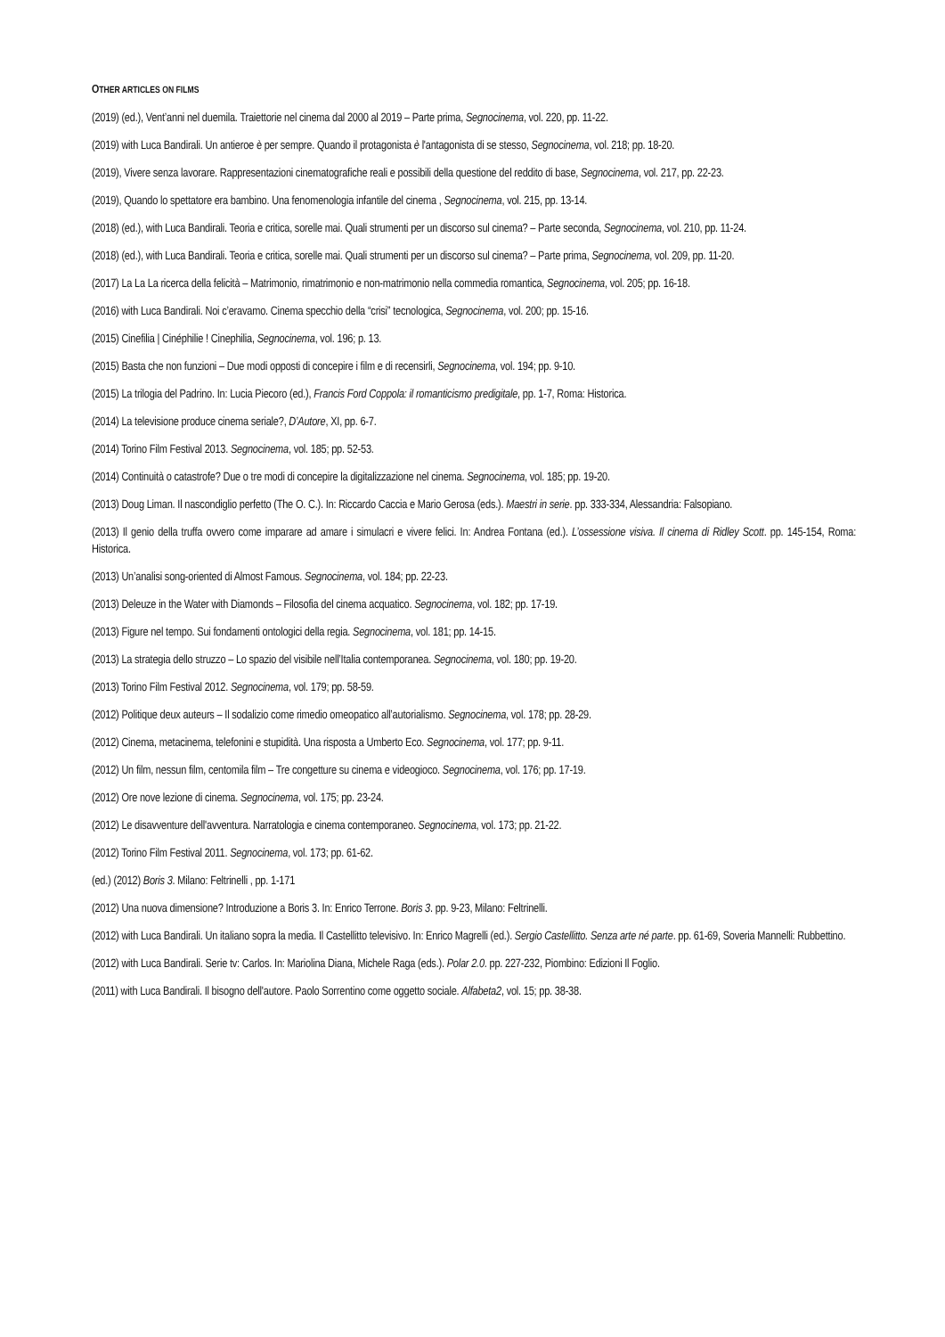OTHER ARTICLES ON FILMS
(2019) (ed.), Vent’anni nel duemila. Traiettorie nel cinema dal 2000 al 2019 – Parte prima, Segnocinema, vol. 220, pp. 11-22.
(2019) with Luca Bandirali. Un antieroe è per sempre. Quando il protagonista è l'antagonista di se stesso, Segnocinema, vol. 218; pp. 18-20.
(2019), Vivere senza lavorare. Rappresentazioni cinematografiche reali e possibili della questione del reddito di base, Segnocinema, vol. 217, pp. 22-23.
(2019), Quando lo spettatore era bambino. Una fenomenologia infantile del cinema , Segnocinema, vol. 215, pp. 13-14.
(2018) (ed.), with Luca Bandirali. Teoria e critica, sorelle mai. Quali strumenti per un discorso sul cinema? – Parte seconda, Segnocinema, vol. 210, pp. 11-24.
(2018) (ed.), with Luca Bandirali. Teoria e critica, sorelle mai. Quali strumenti per un discorso sul cinema? – Parte prima, Segnocinema, vol. 209, pp. 11-20.
(2017) La La La ricerca della felicità – Matrimonio, rimatrimonio e non-matrimonio nella commedia romantica, Segnocinema, vol. 205; pp. 16-18.
(2016) with Luca Bandirali. Noi c’eravamo. Cinema specchio della “crisi” tecnologica, Segnocinema, vol. 200; pp. 15-16.
(2015) Cinefilia | Cinéphilie ! Cinephilia, Segnocinema, vol. 196; p. 13.
(2015) Basta che non funzioni – Due modi opposti di concepire i film e di recensirli, Segnocinema, vol. 194; pp. 9-10.
(2015) La trilogia del Padrino. In: Lucia Piecoro (ed.), Francis Ford Coppola: il romanticismo predigitale, pp. 1-7, Roma: Historica.
(2014) La televisione produce cinema seriale?, D’Autore, XI, pp. 6-7.
(2014) Torino Film Festival 2013. Segnocinema, vol. 185; pp. 52-53.
(2014) Continuità o catastrofe? Due o tre modi di concepire la digitalizzazione nel cinema. Segnocinema, vol. 185; pp. 19-20.
(2013) Doug Liman. Il nascondiglio perfetto (The O. C.). In: Riccardo Caccia e Mario Gerosa (eds.). Maestri in serie. pp. 333-334, Alessandria: Falsopiano.
(2013) Il genio della truffa ovvero come imparare ad amare i simulacri e vivere felici. In: Andrea Fontana (ed.). L’ossessione visiva. Il cinema di Ridley Scott. pp. 145-154, Roma: Historica.
(2013) Un’analisi song-oriented di Almost Famous. Segnocinema, vol. 184; pp. 22-23.
(2013) Deleuze in the Water with Diamonds – Filosofia del cinema acquatico. Segnocinema, vol. 182; pp. 17-19.
(2013) Figure nel tempo. Sui fondamenti ontologici della regia. Segnocinema, vol. 181; pp. 14-15.
(2013) La strategia dello struzzo – Lo spazio del visibile nell’Italia contemporanea. Segnocinema, vol. 180; pp. 19-20.
(2013) Torino Film Festival 2012. Segnocinema, vol. 179; pp. 58-59.
(2012) Politique deux auteurs – Il sodalizio come rimedio omeopatico all’autorialismo. Segnocinema, vol. 178; pp. 28-29.
(2012) Cinema, metacinema, telefonini e stupidità. Una risposta a Umberto Eco. Segnocinema, vol. 177; pp. 9-11.
(2012) Un film, nessun film, centomila film – Tre congetture su cinema e videogioco. Segnocinema, vol. 176; pp. 17-19.
(2012) Ore nove lezione di cinema. Segnocinema, vol. 175; pp. 23-24.
(2012) Le disavventure dell'avventura. Narratologia e cinema contemporaneo. Segnocinema, vol. 173; pp. 21-22.
(2012) Torino Film Festival 2011. Segnocinema, vol. 173; pp. 61-62.
(ed.) (2012) Boris 3. Milano: Feltrinelli , pp. 1-171
(2012) Una nuova dimensione? Introduzione a Boris 3. In: Enrico Terrone. Boris 3. pp. 9-23, Milano: Feltrinelli.
(2012) with Luca Bandirali. Un italiano sopra la media. Il Castellitto televisivo. In: Enrico Magrelli (ed.). Sergio Castellitto. Senza arte né parte. pp. 61-69, Soveria Mannelli: Rubbettino.
(2012) with Luca Bandirali. Serie tv: Carlos. In: Mariolina Diana, Michele Raga (eds.). Polar 2.0. pp. 227-232, Piombino: Edizioni Il Foglio.
(2011) with Luca Bandirali. Il bisogno dell'autore. Paolo Sorrentino come oggetto sociale. Alfabeta2, vol. 15; pp. 38-38.